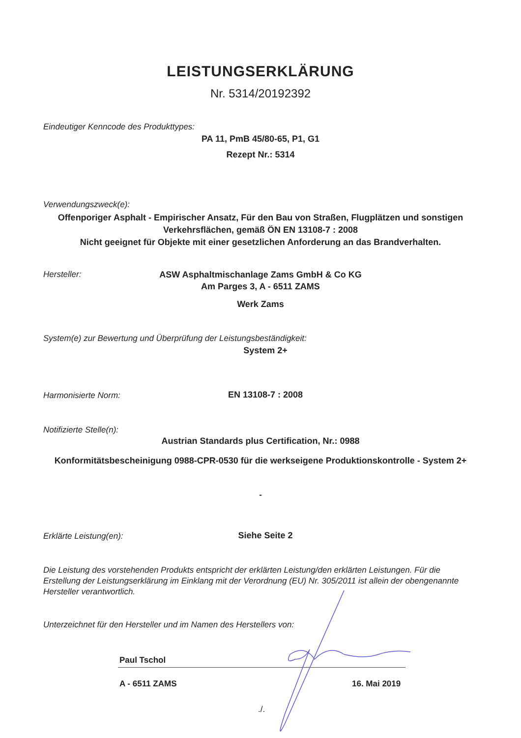LEISTUNGSERKLÄRUNG
Nr. 5314/20192392
Eindeutiger Kenncode des Produkttypes:
PA 11, PmB 45/80-65, P1, G1
Rezept Nr.: 5314
Verwendungszweck(e):
Offenporiger Asphalt - Empirischer Ansatz, Für den Bau von Straßen, Flugplätzen und sonstigen Verkehrsflächen, gemäß ÖN EN 13108-7 : 2008
Nicht geeignet für Objekte mit einer gesetzlichen Anforderung an das Brandverhalten.
Hersteller:
ASW Asphaltmischanlage Zams GmbH & Co KG
Am Parges 3, A - 6511 ZAMS
Werk Zams
System(e) zur Bewertung und Überprüfung der Leistungsbeständigkeit:
System 2+
Harmonisierte Norm: EN 13108-7 : 2008
Notifizierte Stelle(n):
Austrian Standards plus Certification, Nr.: 0988
Konformitätsbescheinigung 0988-CPR-0530 für die werkseigene Produktionskontrolle - System 2+
-
Erklärte Leistung(en): Siehe Seite 2
Die Leistung des vorstehenden Produkts entspricht der erklärten Leistung/den erklärten Leistungen. Für die Erstellung der Leistungserklärung im Einklang mit der Verordnung (EU) Nr. 305/2011 ist allein der obengenannte Hersteller verantwortlich.
Unterzeichnet für den Hersteller und im Namen des Herstellers von:
Paul Tschol
A - 6511 ZAMS 16. Mai 2019
./.